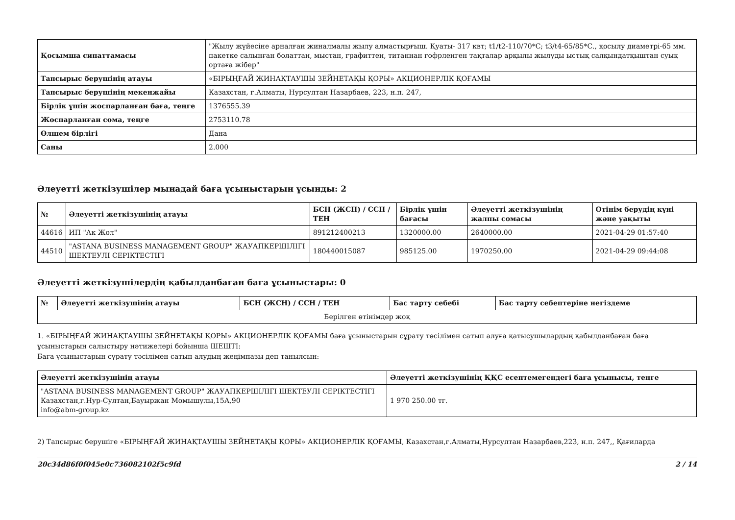| Қосымша сипаттамасы | "Жылу жүйесіне арналған жиналмалы жылу алмастырғыш. Қуаты- 317 квт; t1/t2-110/70*С; t3/t4-65/85*С., қосылу диаметрі-65 мм. пакетке салынған болаттан, мыстан, графиттен, титаннан гофрленген тақталар арқылы жылуды ыстық салқындатқыштан суық ортаға жібер" |
| Тапсырыс берушінің атауы | «БІРЫҢҒАЙ ЖИНАҚТАУШЫ ЗЕЙНЕТАҚЫ ҚОРЫ» АКЦИОНЕРЛІК ҚОҒАМЫ |
| Тапсырыс берушінің мекенжайы | Казахстан, г.Алматы, Нурсултан Назарбаев, 223, н.п. 247, |
| Бірлік үшін жоспарланған баға, теңге | 1376555.39 |
| Жоспарланған сома, теңге | 2753110.78 |
| Өлшем бірлігі | Дана |
| Саны | 2.000 |
Әлеуетті жеткізушілер мынадай баға ұсыныстарын ұсынды: 2
| № | Әлеуетті жеткізушінің атауы | БСН (ЖСН) / ССН / ТЕН | Бірлік үшін бағасы | Әлеуетті жеткізушінің жалпы сомасы | Өтінім берудің күні және уақыты |
| --- | --- | --- | --- | --- | --- |
| 44616 | ИП "Ак Жол" | 891212400213 | 1320000.00 | 2640000.00 | 2021-04-29 01:57:40 |
| 44510 | "ASTANA BUSINESS MANAGEMENT GROUP" ЖАУАПКЕРШІЛІГІ ШЕКТЕУЛІ СЕРІКТЕСТІГІ | 180440015087 | 985125.00 | 1970250.00 | 2021-04-29 09:44:08 |
Әлеуетті жеткізушілердің қабылданбаған баға ұсыныстары: 0
| № | Әлеуетті жеткізушінің атауы | БСН (ЖСН) / ССН / ТЕН | Бас тарту себебі | Бас тарту себептеріне негіздеме |
| --- | --- | --- | --- | --- |
| Берілген өтінімдер жоқ | | | | |
1. «БІРЫҢҒАЙ ЖИНАҚТАУШЫ ЗЕЙНЕТАҚЫ ҚОРЫ» АКЦИОНЕРЛІК ҚОҒАМЫ баға ұсыныстарын сұрату тәсілімен сатып алуға қатысушылардың қабылданбаған баға ұсыныстарын салыстыру нәтижелері бойынша ШЕШТІ:
Баға ұсыныстарын сұрату тәсілімен сатып алудың жеңімпазы деп танылсын:
| Әлеуетті жеткізушінің атауы | Әлеуетті жеткізушінің ҚҚС есептемегендегі баға ұсынысы, теңге |
| --- | --- |
| "ASTANA BUSINESS MANAGEMENT GROUP" ЖАУАПКЕРШІЛІГІ ШЕКТЕУЛІ СЕРІКТЕСТІГІ Казахстан,г.Нур-Султан,Бауыржан Момышулы,15А,90 info@abm-group.kz | 1 970 250.00 тг. |
2) Тапсырыс берушіге «БІРЫҢҒАЙ ЖИНАҚТАУШЫ ЗЕЙНЕТАҚЫ ҚОРЫ» АКЦИОНЕРЛІК ҚОҒАМЫ, Казахстан,г.Алматы,Нурсултан Назарбаев,223, н.п. 247,, Қағиларда
20c34d86f0f045e0c736082102f5c9fd 2 / 14